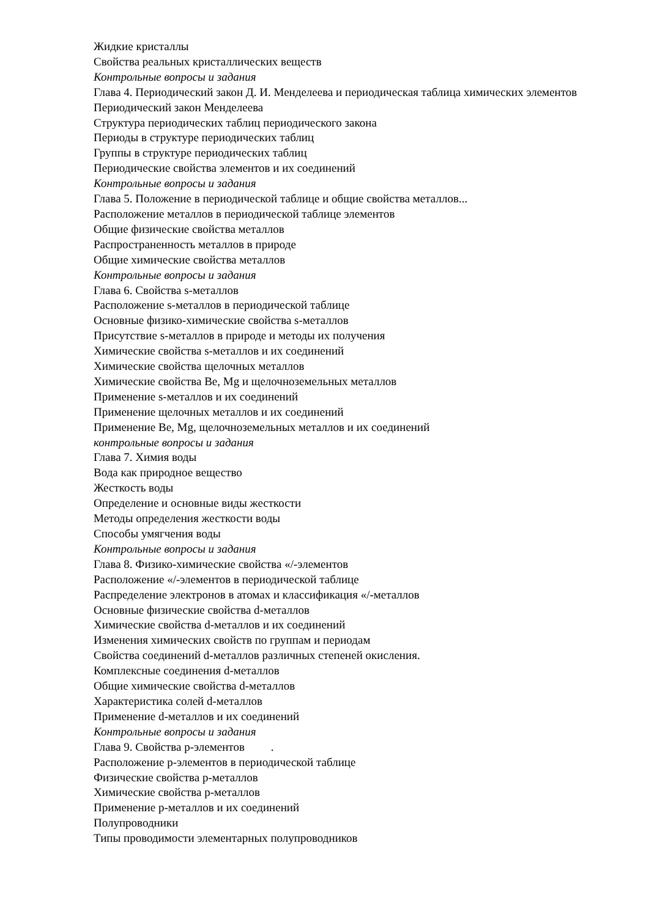Жидкие кристаллы
Свойства реальных кристаллических веществ
Контрольные вопросы и задания
Глава 4. Периодический закон Д. И. Менделеева и периодическая таблица химических элементов
Периодический закон Менделеева
Структура периодических таблиц периодического закона
Периоды в структуре периодических таблиц
Группы в структуре периодических таблиц
Периодические свойства элементов и их соединений
Контрольные вопросы и задания
Глава 5. Положение в периодической таблице и общие свойства металлов...
Расположение металлов в периодической таблице элементов
Общие физические свойства металлов
Распространенность металлов в природе
Общие химические свойства металлов
Контрольные вопросы и задания
Глава 6. Свойства s-металлов
Расположение s-металлов в периодической таблице
Основные физико-химические свойства s-металлов
Присутствие s-металлов в природе и методы их получения
Химические свойства s-металлов и их соединений
Химические свойства щелочных металлов
Химические свойства Be, Mg и щелочноземельных металлов
Применение s-металлов и их соединений
Применение щелочных металлов и их соединений
Применение Be, Mg, щелочноземельных металлов и их соединений
контрольные вопросы и задания
Глава 7. Химия воды
Вода как природное вещество
Жесткость воды
Определение и основные виды жесткости
Методы определения жесткости воды
Способы умягчения воды
Контрольные вопросы и задания
Глава 8. Физико-химические свойства «/-элементов
Расположение «/-элементов в периодической таблице
Распределение электронов в атомах и классификация «/-металлов
Основные физические свойства d-металлов
Химические свойства d-металлов и их соединений
Изменения химических свойств по группам и периодам
Свойства соединений d-металлов различных степеней окисления.
Комплексные соединения d-металлов
Общие химические свойства d-металлов
Характеристика солей d-металлов
Применение d-металлов и их соединений
Контрольные вопросы и задания
Глава 9. Свойства p-элементов .
Расположение p-элементов в периодической таблице
Физические свойства p-металлов
Химические свойства p-металлов
Применение p-металлов и их соединений
Полупроводники
Типы проводимости элементарных полупроводников